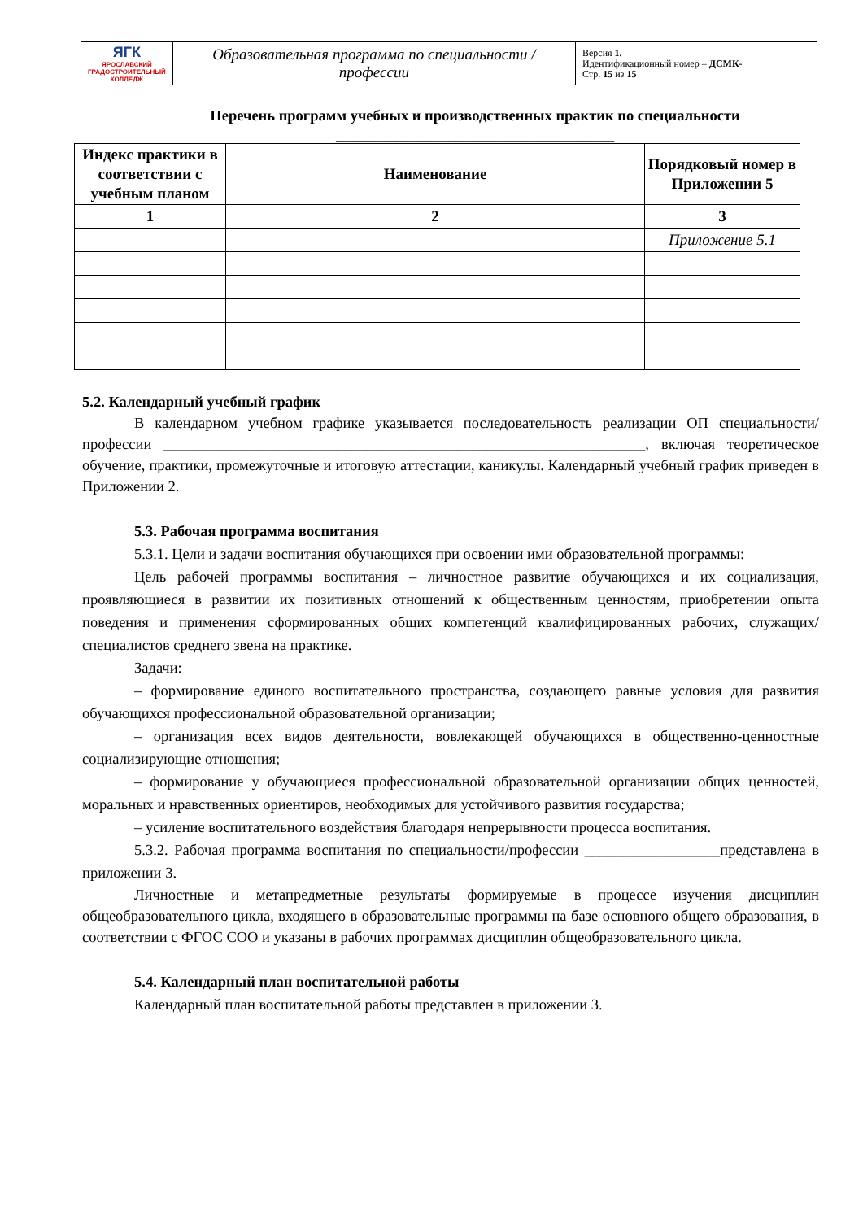| ЯГК ЯРОСЛАВСКИЙ ГРАДОСТРОИТЕЛЬНЫЙ КОЛЛЕДЖ | Образовательная программа по специальности / профессии | Версия 1. Идентификационный номер – ДСМК- Стр. 15 из 15 |
Перечень программ учебных и производственных практик по специальности
_____________________________________
| Индекс практики в соответствии с учебным планом | Наименование | Порядковый номер в Приложении 5 |
| --- | --- | --- |
| 1 | 2 | 3 |
| | | Приложение 5.1 |
5.2. Календарный учебный график
В календарном учебном графике указывается последовательность реализации ОП специальности/профессии ________________________________________________________________, включая теоретическое обучение, практики, промежуточные и итоговую аттестации, каникулы. Календарный учебный график приведен в Приложении 2.
5.3. Рабочая программа воспитания
5.3.1. Цели и задачи воспитания обучающихся при освоении ими образовательной программы:
Цель рабочей программы воспитания – личностное развитие обучающихся и их социализация, проявляющиеся в развитии их позитивных отношений к общественным ценностям, приобретении опыта поведения и применения сформированных общих компетенций квалифицированных рабочих, служащих/специалистов среднего звена на практике.
Задачи:
– формирование единого воспитательного пространства, создающего равные условия для развития обучающихся профессиональной образовательной организации;
– организация всех видов деятельности, вовлекающей обучающихся в общественно-ценностные социализирующие отношения;
– формирование у обучающиеся профессиональной образовательной организации общих ценностей, моральных и нравственных ориентиров, необходимых для устойчивого развития государства;
– усиление воспитательного воздействия благодаря непрерывности процесса воспитания.
5.3.2. Рабочая программа воспитания по специальности/профессии __________________представлена в приложении 3.
Личностные и метапредметные результаты формируемые в процессе изучения дисциплин общеобразовательного цикла, входящего в образовательные программы на базе основного общего образования, в соответствии с ФГОС СОО и указаны в рабочих программах дисциплин общеобразовательного цикла.
5.4. Календарный план воспитательной работы
Календарный план воспитательной работы представлен в приложении 3.